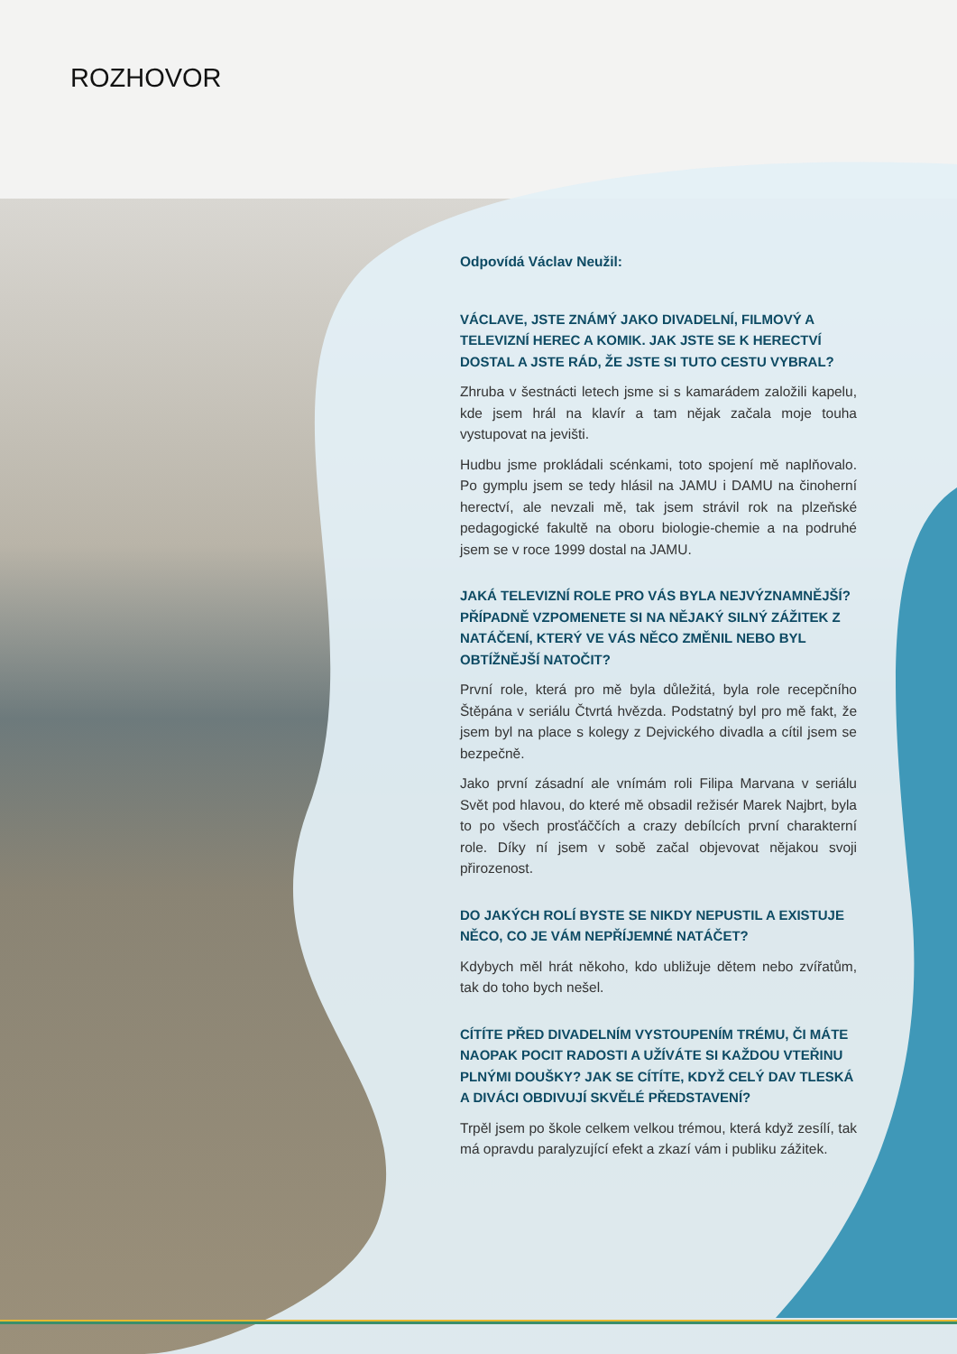ROZHOVOR
Odpovídá Václav Neužil:
VÁCLAVE, JSTE ZNÁMÝ JAKO DIVADELNÍ, FILMOVÝ A TELEVIZNÍ HEREC A KOMIK. JAK JSTE SE K HERECTVÍ DOSTAL A JSTE RÁD, ŽE JSTE SI TUTO CESTU VYBRAL?
Zhruba v šestnácti letech jsme si s kamarádem založili kapelu, kde jsem hrál na klavír a tam nějak začala moje touha vystupovat na jevišti.
Hudbu jsme prokládali scénkami, toto spojení mě naplňovalo. Po gymplu jsem se tedy hlásil na JAMU i DAMU na činoherní herectví, ale nevzali mě, tak jsem strávil rok na plzeňské pedagogické fakultě na oboru biologie-chemie a na podruhé jsem se v roce 1999 dostal na JAMU.
JAKÁ TELEVIZNÍ ROLE PRO VÁS BYLA NEJVÝZNAMNĚJŠÍ? PŘÍPADNĚ VZPOMENETE SI NA NĚJAKÝ SILNÝ ZÁŽITEK Z NATÁČENÍ, KTERÝ VE VÁS NĚCO ZMĚNIL NEBO BYL OBTÍŽNĚJŠÍ NATOČIT?
První role, která pro mě byla důležitá, byla role recepčního Štěpána v seriálu Čtvrtá hvězda. Podstatný byl pro mě fakt, že jsem byl na place s kolegy z Dejvického divadla a cítil jsem se bezpečně.
Jako první zásadní ale vnímám roli Filipa Marvana v seriálu Svět pod hlavou, do které mě obsadil režisér Marek Najbrt, byla to po všech prosťáččích a crazy debílcích první charakterní role. Díky ní jsem v sobě začal objevovat nějakou svoji přirozenost.
DO JAKÝCH ROLÍ BYSTE SE NIKDY NEPUSTIL A EXISTUJE NĚCO, CO JE VÁM NEPŘÍJEMNÉ NATÁČET?
Kdybych měl hrát někoho, kdo ubližuje dětem nebo zvířatům, tak do toho bych nešel.
CÍTÍTE PŘED DIVADELNÍM VYSTOUPENÍM TRÉMU, ČI MÁTE NAOPAK POCIT RADOSTI A UŽÍVÁTE SI KAŽDOU VTEŘINU PLNÝMI DOUŠKY? JAK SE CÍTÍTE, KDYŽ CELÝ DAV TLESKÁ A DIVÁCI OBDIVUJÍ SKVĚLÉ PŘEDSTAVENÍ?
Trpěl jsem po škole celkem velkou trémou, která když zesílí, tak má opravdu paralyzující efekt a zkazí vám i publiku zážitek.